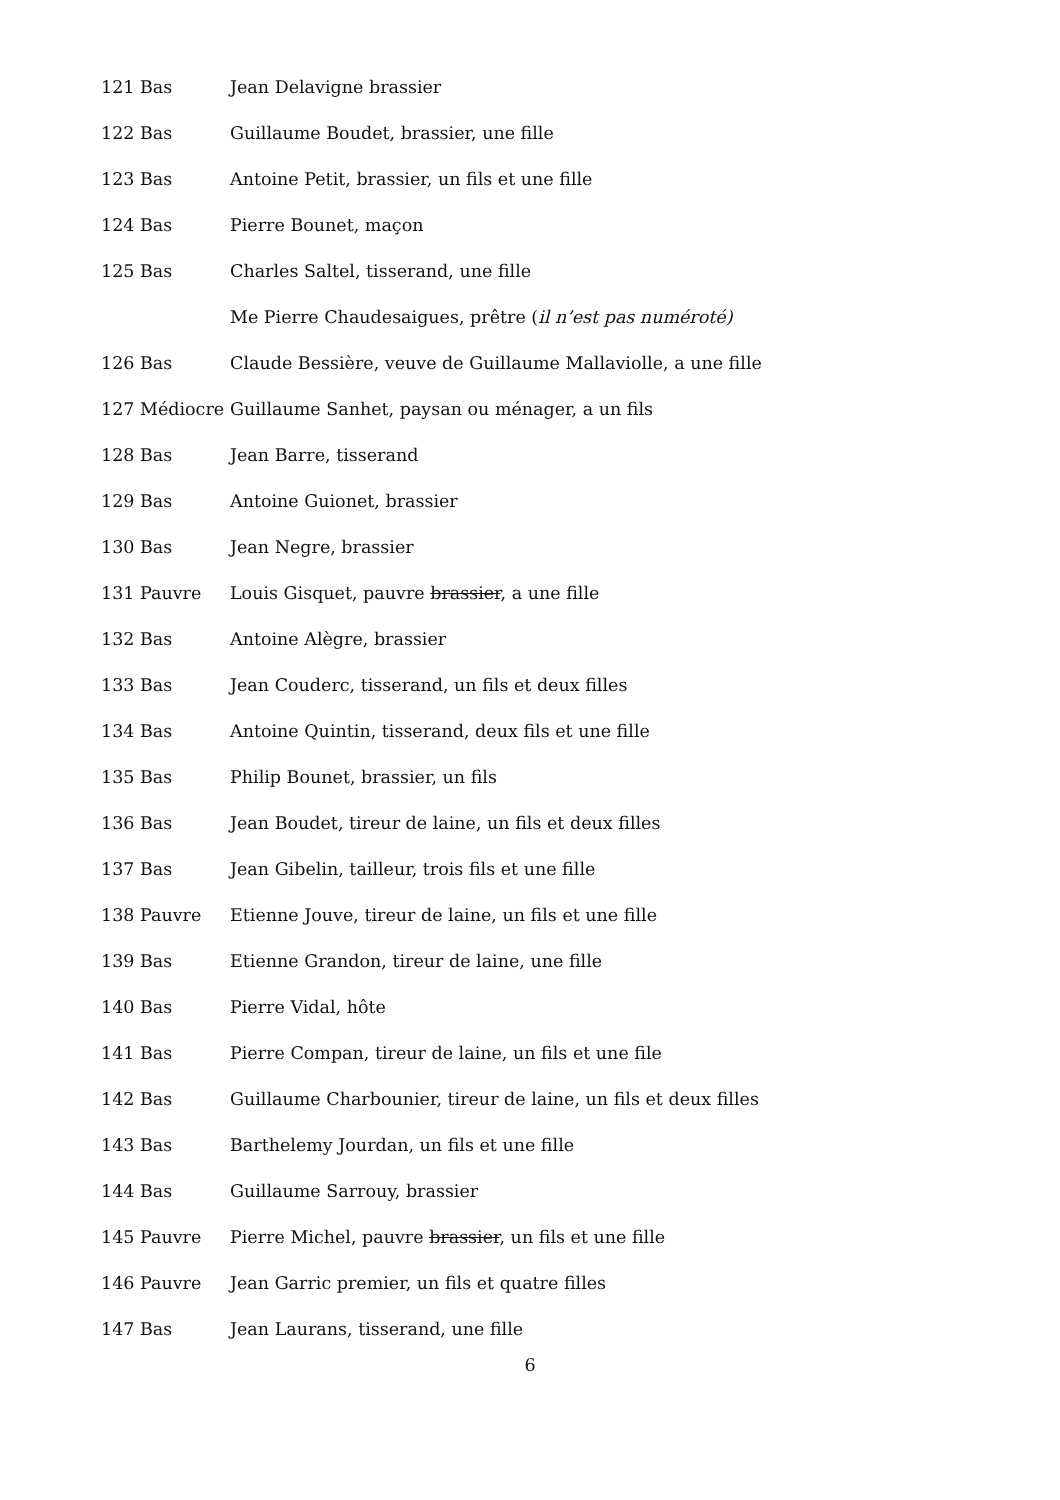121 Bas Jean Delavigne brassier
122 Bas Guillaume Boudet, brassier, une fille
123 Bas Antoine Petit, brassier, un fils et une fille
124 Bas Pierre Bounet, maçon
125 Bas Charles Saltel, tisserand, une fille
Me Pierre Chaudesaigues, prêtre (il n’est pas numéroté)
126 Bas Claude Bessière, veuve de Guillaume Mallaviolle, a une fille
127 Médiocre Guillaume Sanhet, paysan ou ménager, a un fils
128 Bas Jean Barre, tisserand
129 Bas Antoine Guionet, brassier
130 Bas Jean Negre, brassier
131 Pauvre Louis Gisquet, pauvre brassier, a une fille
132 Bas Antoine Alègre, brassier
133 Bas Jean Couderc, tisserand, un fils et deux filles
134 Bas Antoine Quintin, tisserand, deux fils et une fille
135 Bas Philip Bounet, brassier, un fils
136 Bas Jean Boudet, tireur de laine, un fils et deux filles
137 Bas Jean Gibelin, tailleur, trois fils et une fille
138 Pauvre Etienne Jouve, tireur de laine, un fils et une fille
139 Bas Etienne Grandon, tireur de laine, une fille
140 Bas Pierre Vidal, hôte
141 Bas Pierre Compan, tireur de laine, un fils et une file
142 Bas Guillaume Charbounier, tireur de laine, un fils et deux filles
143 Bas Barthelemy Jourdan, un fils et une fille
144 Bas Guillaume Sarrouy, brassier
145 Pauvre Pierre Michel, pauvre brassier, un fils et une fille
146 Pauvre Jean Garric premier, un fils et quatre filles
147 Bas Jean Laurans, tisserand, une fille
6